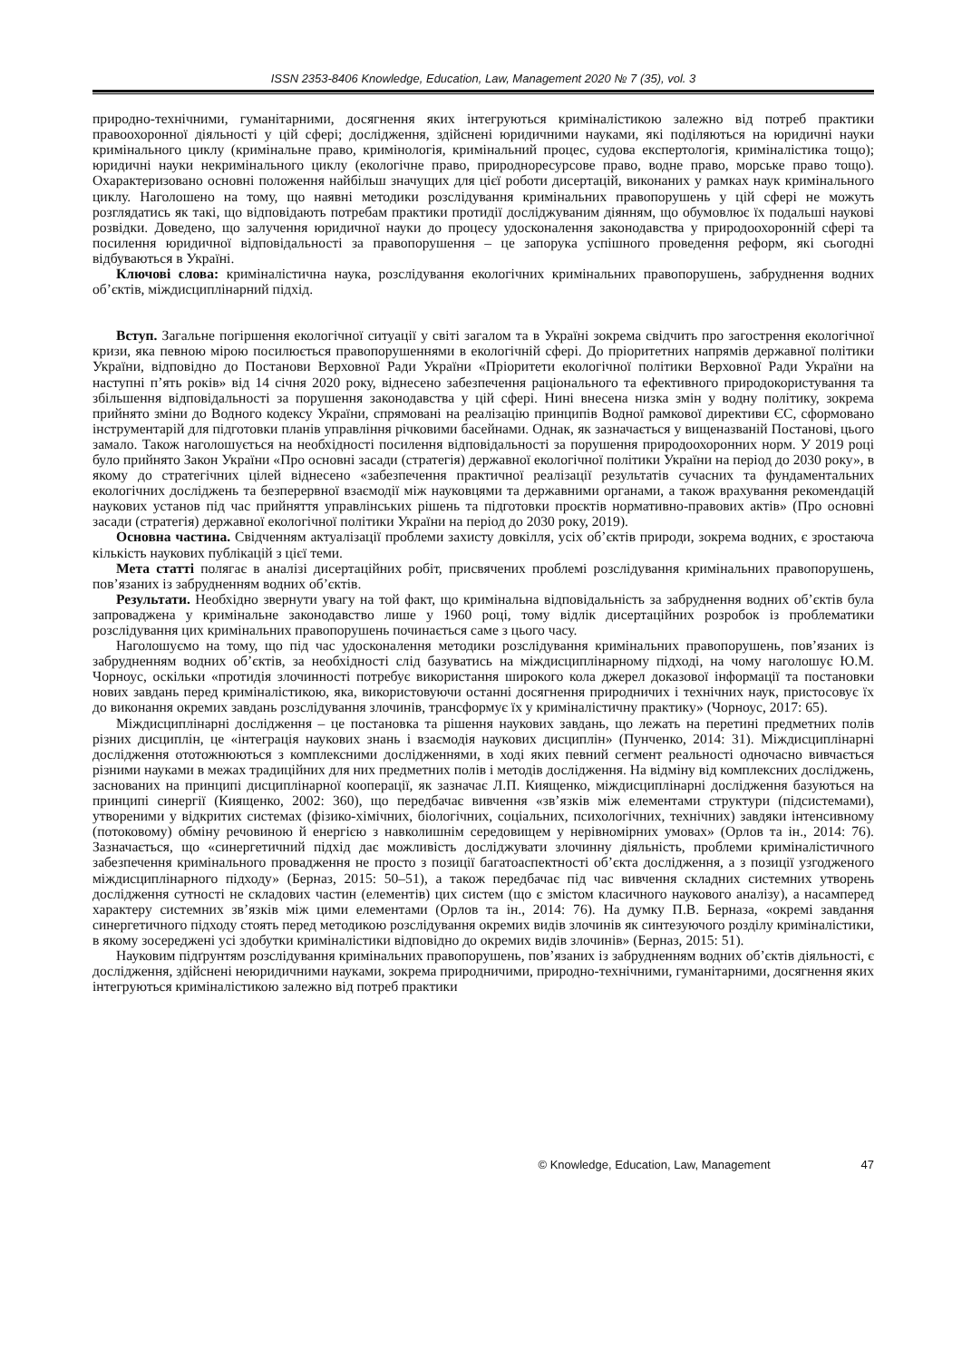ISSN 2353-8406 Knowledge, Education, Law, Management 2020 № 7 (35), vol. 3
природно-технічними, гуманітарними, досягнення яких інтегруються криміналістикою залежно від потреб практики правоохоронної діяльності у цій сфері; дослідження, здійснені юридичними науками, які поділяються на юридичні науки кримінального циклу (кримінальне право, кримінологія, кримінальний процес, судова експертологія, криміналістика тощо); юридичні науки некримінального циклу (екологічне право, природноресурсове право, водне право, морське право тощо). Охарактеризовано основні положення найбільш значущих для цієї роботи дисертацій, виконаних у рамках наук кримінального циклу. Наголошено на тому, що наявні методики розслідування кримінальних правопорушень у цій сфері не можуть розглядатись як такі, що відповідають потребам практики протидії досліджуваним діянням, що обумовлює їх подальші наукові розвідки. Доведено, що залучення юридичної науки до процесу удосконалення законодавства у природоохоронній сфері та посилення юридичної відповідальності за правопорушення – це запорука успішного проведення реформ, які сьогодні відбуваються в Україні.
Ключові слова: криміналістична наука, розслідування екологічних кримінальних правопорушень, забруднення водних об’єктів, міждисциплінарний підхід.
Вступ. Загальне погіршення екологічної ситуації у світі загалом та в Україні зокрема свідчить про загострення екологічної кризи, яка певною мірою посилюється правопорушеннями в екологічній сфері. До пріоритетних напрямів державної політики України, відповідно до Постанови Верховної Ради України «Пріоритети екологічної політики Верховної Ради України на наступні п’ять років» від 14 січня 2020 року, віднесено забезпечення раціонального та ефективного природокористування та збільшення відповідальності за порушення законодавства у цій сфері. Нині внесена низка змін у водну політику, зокрема прийнято зміни до Водного кодексу України, спрямовані на реалізацію принципів Водної рамкової директиви ЄС, сформовано інструментарій для підготовки планів управління річковими басейнами. Однак, як зазначається у вищеназваній Постанові, цього замало. Також наголошується на необхідності посилення відповідальності за порушення природоохоронних норм. У 2019 році було прийнято Закон України «Про основні засади (стратегія) державної екологічної політики України на період до 2030 року», в якому до стратегічних цілей віднесено «забезпечення практичної реалізації результатів сучасних та фундаментальних екологічних досліджень та безперервної взаємодії між науковцями та державними органами, а також врахування рекомендацій наукових установ під час прийняття управлінських рішень та підготовки проєктів нормативно-правових актів» (Про основні засади (стратегія) державної екологічної політики України на період до 2030 року, 2019).
Основна частина. Свідченням актуалізації проблеми захисту довкілля, усіх об’єктів природи, зокрема водних, є зростаюча кількість наукових публікацій з цієї теми.
Мета статті полягає в аналізі дисертаційних робіт, присвячених проблемі розслідування кримінальних правопорушень, пов’язаних із забрудненням водних об’єктів.
Результати. Необхідно звернути увагу на той факт, що кримінальна відповідальність за забруднення водних об’єктів була запроваджена у кримінальне законодавство лише у 1960 році, тому відлік дисертаційних розробок із проблематики розслідування цих кримінальних правопорушень починається саме з цього часу.
Наголошуємо на тому, що під час удосконалення методики розслідування кримінальних правопорушень, пов’язаних із забрудненням водних об’єктів, за необхідності слід базуватись на міждисциплінарному підході, на чому наголошує Ю.М. Чорноус, оскільки «протидія злочинності потребує використання широкого кола джерел доказової інформації та постановки нових завдань перед криміналістикою, яка, використовуючи останні досягнення природничих і технічних наук, пристосовує їх до виконання окремих завдань розслідування злочинів, трансформує їх у криміналістичну практику» (Чорноус, 2017: 65).
Міждисциплінарні дослідження – це постановка та рішення наукових завдань, що лежать на перетині предметних полів різних дисциплін, це «інтеграція наукових знань і взаємодія наукових дисциплін» (Пунченко, 2014: 31). Міждисциплінарні дослідження ототожнюються з комплексними дослідженнями, в ході яких певний сегмент реальності одночасно вивчається різними науками в межах традиційних для них предметних полів і методів дослідження. На відміну від комплексних досліджень, заснованих на принципі дисциплінарної кооперації, як зазначає Л.П. Киященко, міждисциплінарні дослідження базуються на принципі синергії (Киященко, 2002: 360), що передбачає вивчення «зв’язків між елементами структури (підсистемами), утвореними у відкритих системах (фізико-хімічних, біологічних, соціальних, психологічних, технічних) завдяки інтенсивному (потоковому) обміну речовиною й енергією з навколишнім середовищем у нерівномірних умовах» (Орлов та ін., 2014: 76). Зазначається, що «синергетичний підхід дає можливість досліджувати злочинну діяльність, проблеми криміналістичного забезпечення кримінального провадження не просто з позиції багатоаспектності об’єкта дослідження, а з позиції узгодженого міждисциплінарного підходу» (Берназ, 2015: 50–51), а також передбачає під час вивчення складних системних утворень дослідження сутності не складових частин (елементів) цих систем (що є змістом класичного наукового аналізу), а насамперед характеру системних зв’язків між цими елементами (Орлов та ін., 2014: 76). На думку П.В. Берназа, «окремі завдання синергетичного підходу стоять перед методикою розслідування окремих видів злочинів як синтезуючого розділу криміналістики, в якому зосереджені усі здобутки криміналістики відповідно до окремих видів злочинів» (Берназ, 2015: 51).
Науковим підґрунтям розслідування кримінальних правопорушень, пов’язаних із забрудненням водних об’єктів діяльності, є дослідження, здійснені неюридичними науками, зокрема природничими, природно-технічними, гуманітарними, досягнення яких інтегруються криміналістикою залежно від потреб практики
© Knowledge, Education, Law, Management 47